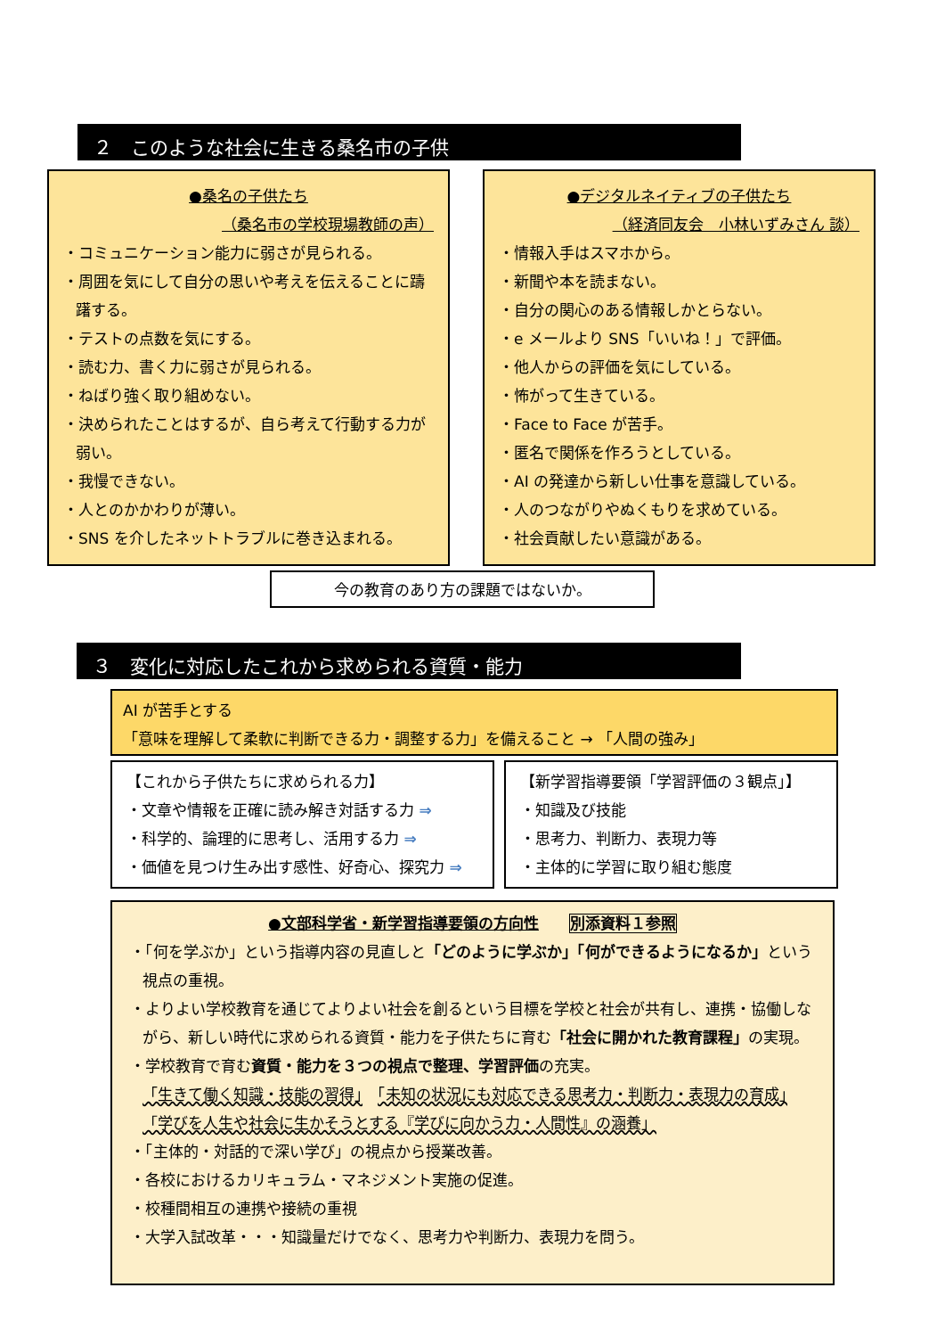２　このような社会に生きる桑名市の子供
●桑名の子供たち
（桑名市の学校現場教師の声）
・コミュニケーション能力に弱さが見られる。
・周囲を気にして自分の思いや考えを伝えることに躊躇する。
・テストの点数を気にする。
・読む力、書く力に弱さが見られる。
・ねばり強く取り組めない。
・決められたことはするが、自ら考えて行動する力が弱い。
・我慢できない。
・人とのかかわりが薄い。
・SNS を介したネットトラブルに巻き込まれる。
●デジタルネイティブの子供たち
（経済同友会　小林いずみさん 談）
・情報入手はスマホから。
・新聞や本を読まない。
・自分の関心のある情報しかとらない。
・e メールより SNS「いいね！」で評価。
・他人からの評価を気にしている。
・怖がって生きている。
・Face to Face が苦手。
・匿名で関係を作ろうとしている。
・AI の発達から新しい仕事を意識している。
・人のつながりやぬくもりを求めている。
・社会貢献したい意識がある。
今の教育のあり方の課題ではないか。
３　変化に対応したこれから求められる資質・能力
AI が苦手とする
「意味を理解して柔軟に判断できる力・調整する力」を備えること → 「人間の強み」
【これから子供たちに求められる力】
・文章や情報を正確に読み解き対話する力 ⇒
・科学的、論理的に思考し、活用する力 ⇒
・価値を見つけ生み出す感性、好奇心、探究力 ⇒
【新学習指導要領「学習評価の３観点」】
・知識及び技能
・思考力、判断力、表現力等
・主体的に学習に取り組む態度
●文部科学省・新学習指導要領の方向性　　別添資料１参照
・「何を学ぶか」という指導内容の見直しと「どのように学ぶか」「何ができるようになるか」という視点の重視。
・よりよい学校教育を通じてよりよい社会を創るという目標を学校と社会が共有し、連携・協働しながら、新しい時代に求められる資質・能力を子供たちに育む「社会に開かれた教育課程」の実現。
・学校教育で育む資質・能力を３つの視点で整理、学習評価の充実。
「生きて働く知識・技能の習得」　「未知の状況にも対応できる思考力・判断力・表現力の育成」　「学びを人生や社会に生かそうとする『学びに向かう力・人間性』の涵養」
・「主体的・対話的で深い学び」の視点から授業改善。
・各校におけるカリキュラム・マネジメント実施の促進。
・校種間相互の連携や接続の重視
・大学入試改革・・・知識量だけでなく、思考力や判断力、表現力を問う。